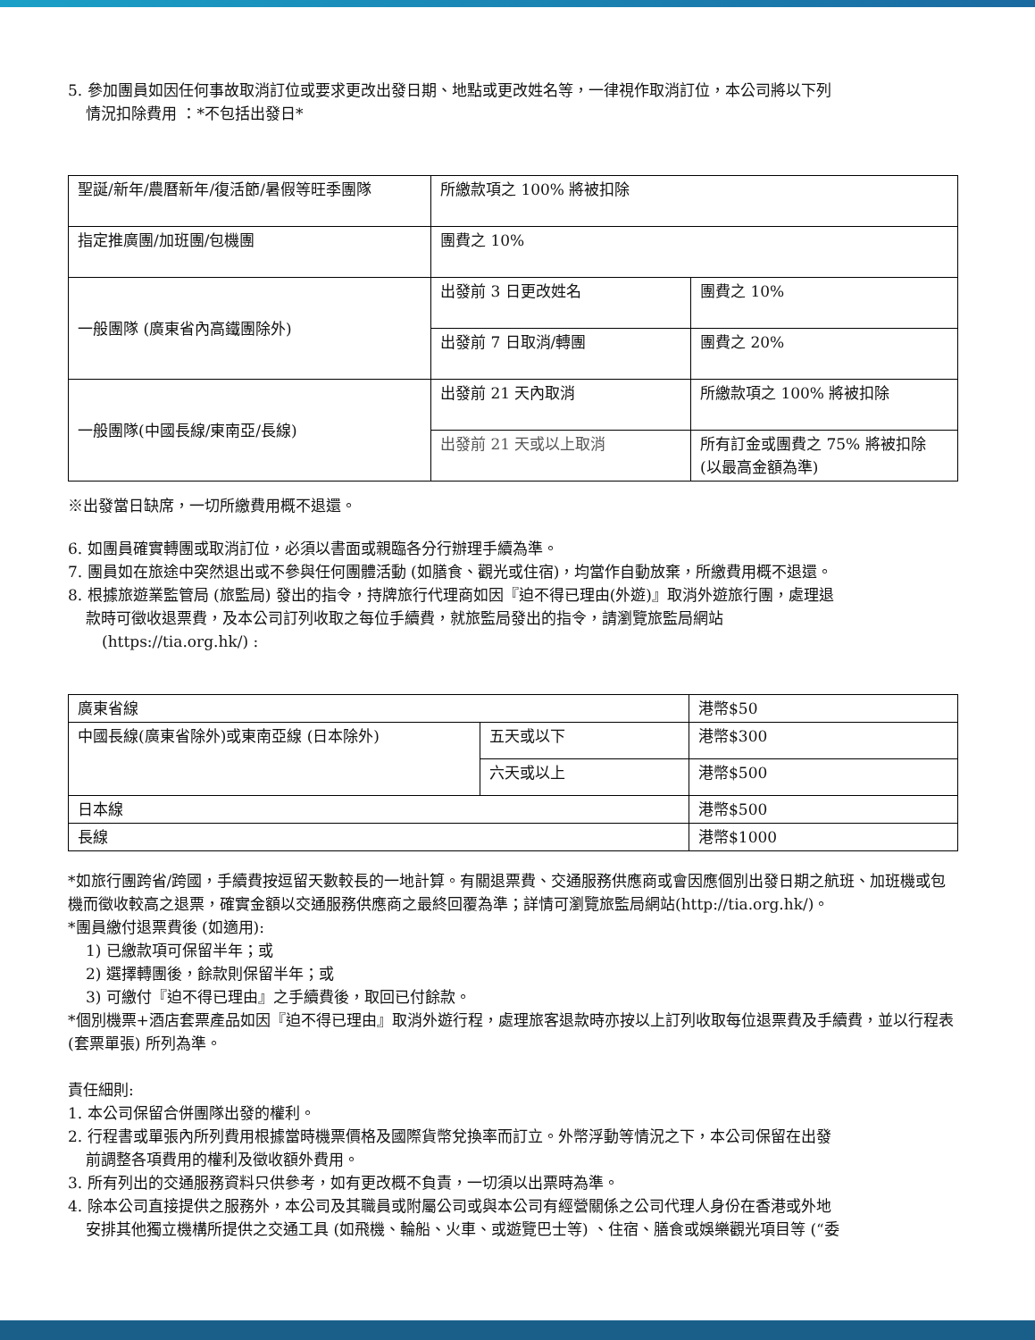5. 參加團員如因任何事故取消訂位或要求更改出發日期、地點或更改姓名等，一律視作取消訂位，本公司將以下列
情況扣除費用 ：*不包括出發日*
| 聖誕/新年/農曆新年/復活節/暑假等旺季團隊 | 所繳款項之 100% 將被扣除 | |
| 指定推廣團/加班團/包機團 | 團費之 10% | |
| 一般團隊 (廣東省內高鐵團除外) | 出發前 3 日更改姓名 | 團費之 10% |
| | 出發前 7 日取消/轉團 | 團費之 20% |
| 一般團隊(中國長線/東南亞/長線) | 出發前 21 天內取消 | 所繳款項之 100% 將被扣除 |
| | 出發前 21 天或以上取消 | 所有訂金或團費之 75% 將被扣除 (以最高金額為準) |
※出發當日缺席，一切所繳費用概不退還。
6. 如團員確實轉團或取消訂位，必須以書面或親臨各分行辦理手續為準。
7. 團員如在旅途中突然退出或不參與任何團體活動 (如膳食、觀光或住宿)，均當作自動放棄，所繳費用概不退還。
8. 根據旅遊業監管局 (旅監局) 發出的指令，持牌旅行代理商如因『迫不得已理由(外遊)』取消外遊旅行團，處理退
款時可徵收退票費，及本公司訂列收取之每位手續費，就旅監局發出的指令，請瀏覽旅監局網站
(https://tia.org.hk/) :
| 廣東省線 | | 港幣$50 |
| 中國長線(廣東省除外)或東南亞線 (日本除外) | 五天或以下 | 港幣$300 |
| | 六天或以上 | 港幣$500 |
| 日本線 | | 港幣$500 |
| 長線 | | 港幣$1000 |
*如旅行團跨省/跨國，手續費按逗留天數較長的一地計算。有關退票費、交通服務供應商或會因應個別出發日期之航班、加班機或包機而徵收較高之退票，確實金額以交通服務供應商之最終回覆為準；詳情可瀏覽旅監局網站(http://tia.org.hk/)。
*團員繳付退票費後 (如適用):
1) 已繳款項可保留半年；或
2) 選擇轉團後，餘款則保留半年；或
3) 可繳付『迫不得已理由』之手續費後，取回已付餘款。
*個別機票+酒店套票產品如因『迫不得已理由』取消外遊行程，處理旅客退款時亦按以上訂列收取每位退票費及手續費，並以行程表 (套票單張) 所列為準。
責任細則:
1. 本公司保留合併團隊出發的權利。
2. 行程書或單張內所列費用根據當時機票價格及國際貨幣兌換率而訂立。外幣浮動等情況之下，本公司保留在出發
前調整各項費用的權利及徵收額外費用。
3. 所有列出的交通服務資料只供參考，如有更改概不負責，一切須以出票時為準。
4. 除本公司直接提供之服務外，本公司及其職員或附屬公司或與本公司有經營關係之公司代理人身份在香港或外地
安排其他獨立機構所提供之交通工具 (如飛機、輪船、火車、或遊覽巴士等) 、住宿、膳食或娛樂觀光項目等 (“委